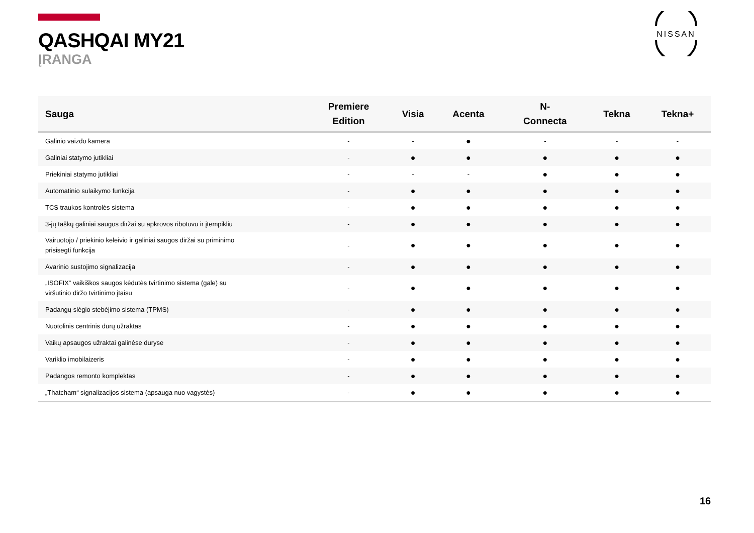QASHQAI MY21
ĮRANGA
NISSAN
| Sauga | Premiere Edition | Visia | Acenta | N- Connecta | Tekna | Tekna+ |
| --- | --- | --- | --- | --- | --- | --- |
| Galinio vaizdo kamera | - | - | ● | - | - | - |
| Galiniai statymo jutikliai | - | ● | ● | ● | ● | ● |
| Priekiniai statymo jutikliai | - | - | - | ● | ● | ● |
| Automatinio sulaikymo funkcija | - | ● | ● | ● | ● | ● |
| TCS traukos kontrolės sistema | - | ● | ● | ● | ● | ● |
| 3-jų taškų galiniai saugos diržai su apkrovos ribotuvu ir įtempikliu | - | ● | ● | ● | ● | ● |
| Vairuotojo / priekinio keleivio ir galiniai saugos diržai su priminimo prisisegti funkcija | - | ● | ● | ● | ● | ● |
| Avarinio sustojimo signalizacija | - | ● | ● | ● | ● | ● |
| „ISOFIX“ vaikiškos saugos kėdutės tvirtinimo sistema (gale) su viršutinio diržo tvirtinimo įtaisu | - | ● | ● | ● | ● | ● |
| Padangų slėgio stebėjimo sistema (TPMS) | - | ● | ● | ● | ● | ● |
| Nuotolinis centrinis durų užraktas | - | ● | ● | ● | ● | ● |
| Vaikų apsaugos užraktai galinėse duryse | - | ● | ● | ● | ● | ● |
| Variklio imobilaizeris | - | ● | ● | ● | ● | ● |
| Padangos remonto komplektas | - | ● | ● | ● | ● | ● |
| „Thatcham“ signalizacijos sistema (apsauga nuo vagystės) | - | ● | ● | ● | ● | ● |
16